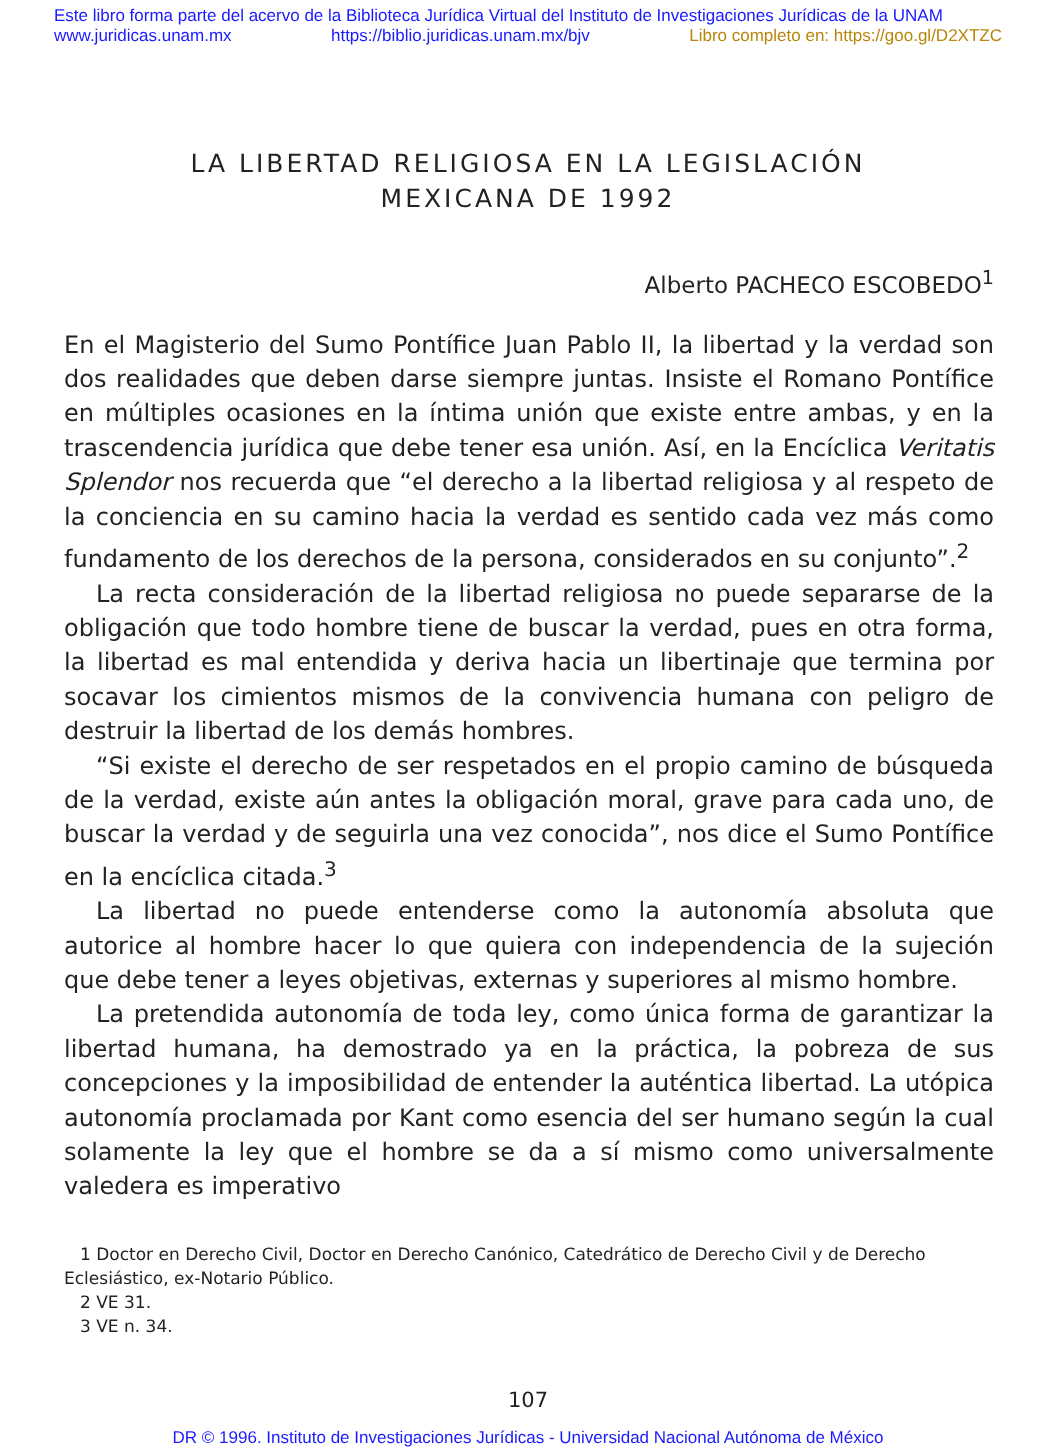Este libro forma parte del acervo de la Biblioteca Jurídica Virtual del Instituto de Investigaciones Jurídicas de la UNAM
www.juridicas.unam.mx https://biblio.juridicas.unam.mx/bjv Libro completo en: https://goo.gl/D2XTZC
LA LIBERTAD RELIGIOSA EN LA LEGISLACIÓN
MEXICANA DE 1992
Alberto PACHECO ESCOBEDO<sup>1</sup>
En el Magisterio del Sumo Pontífice Juan Pablo II, la libertad y la verdad son dos realidades que deben darse siempre juntas. Insiste el Romano Pontífice en múltiples ocasiones en la íntima unión que existe entre ambas, y en la trascendencia jurídica que debe tener esa unión. Así, en la Encíclica Veritatis Splendor nos recuerda que “el derecho a la libertad religiosa y al respeto de la conciencia en su camino hacia la verdad es sentido cada vez más como fundamento de los derechos de la persona, considerados en su conjunto”.<sup>2</sup>
La recta consideración de la libertad religiosa no puede separarse de la obligación que todo hombre tiene de buscar la verdad, pues en otra forma, la libertad es mal entendida y deriva hacia un libertinaje que termina por socavar los cimientos mismos de la convivencia humana con peligro de destruir la libertad de los demás hombres.
“Si existe el derecho de ser respetados en el propio camino de búsqueda de la verdad, existe aún antes la obligación moral, grave para cada uno, de buscar la verdad y de seguirla una vez conocida”, nos dice el Sumo Pontífice en la encíclica citada.<sup>3</sup>
La libertad no puede entenderse como la autonomía absoluta que autorice al hombre hacer lo que quiera con independencia de la sujeción que debe tener a leyes objetivas, externas y superiores al mismo hombre.
La pretendida autonomía de toda ley, como única forma de garantizar la libertad humana, ha demostrado ya en la práctica, la pobreza de sus concepciones y la imposibilidad de entender la auténtica libertad. La utópica autonomía proclamada por Kant como esencia del ser humano según la cual solamente la ley que el hombre se da a sí mismo como universalmente valedera es imperativo
1 Doctor en Derecho Civil, Doctor en Derecho Canónico, Catedrático de Derecho Civil y de Derecho Eclesiástico, ex-Notario Público.
2 VE 31.
3 VE n. 34.
107
DR © 1996. Instituto de Investigaciones Jurídicas - Universidad Nacional Autónoma de México